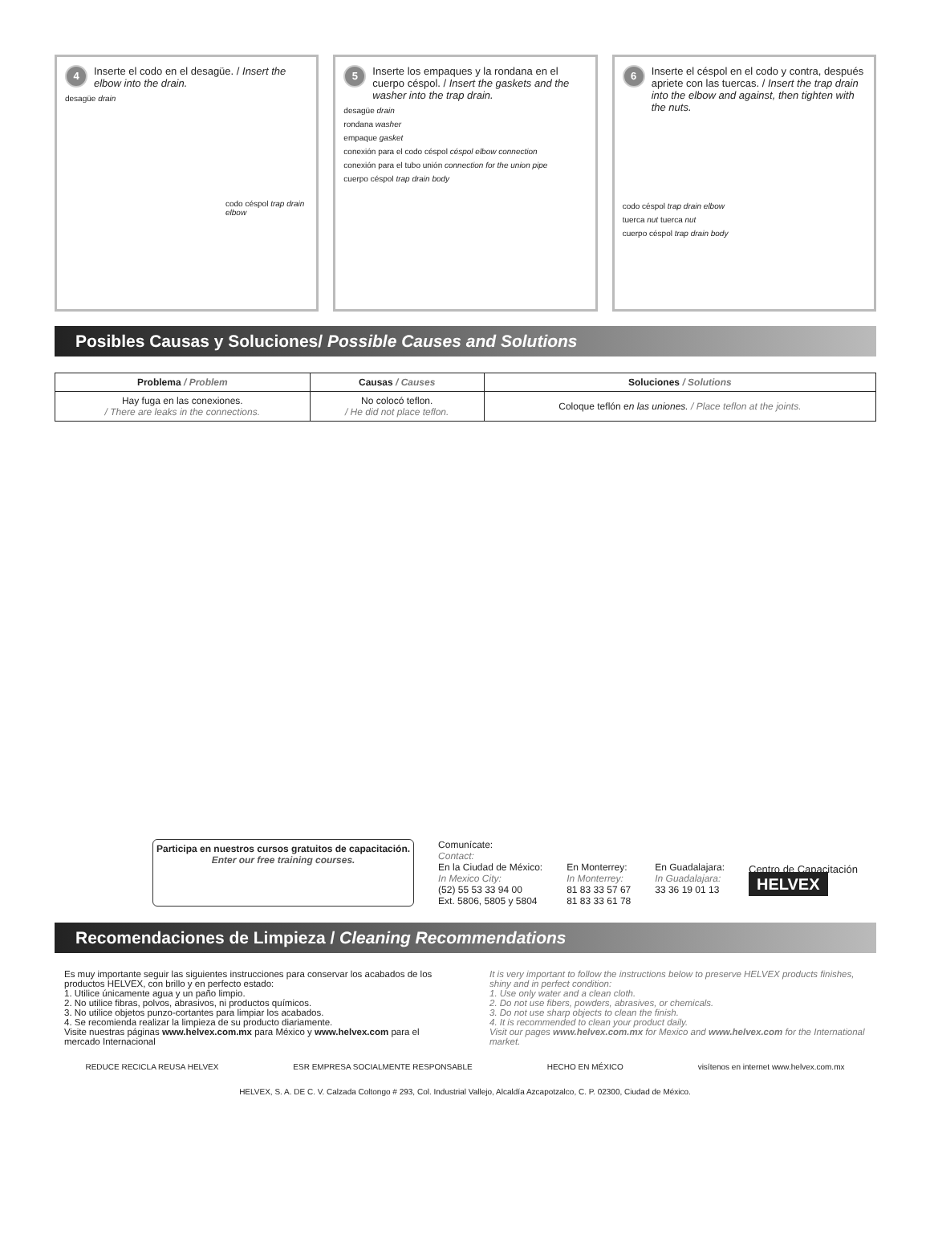4 Inserte el codo en el desagüe. / Insert the elbow into the drain.
desagüe drain
codo céspol trap drain elbow
5 Inserte los empaques y la rondana en el cuerpo céspol. / Insert the gaskets and the washer into the trap drain.
desagüe drain
rondana washer
empaque gasket
conexión para el codo céspol céspol elbow connection
conexión para el tubo unión connection for the union pipe
cuerpo céspol trap drain body
6 Inserte el céspol en el codo y contra, después apriete con las tuercas. / Insert the trap drain into the elbow and against, then tighten with the nuts.
codo céspol trap drain elbow
tuerca nut tuerca nut
cuerpo céspol trap drain body
Posibles Causas y Soluciones/ Possible Causes and Solutions
| Problema / Problem | Causas / Causes | Soluciones / Solutions |
| --- | --- | --- |
| Hay fuga en las conexiones. / There are leaks in the connections. | No colocó teflon. / He did not place teflon. | Coloque teflón e n las uniones. / Place teflon at the joints. |
Participa en nuestros cursos gratuitos de capacitación.
Enter our free training courses.
Comunícate:
Contact:
En la Ciudad de México:
In Mexico City:
(52) 55 53 33 94 00
Ext. 5806, 5805 y 5804
En Monterrey:
In Monterrey:
81 83 33 57 67
81 83 33 61 78
En Guadalajara:
In Guadalajara:
33 36 19 01 13
Centro de Capacitación
HELVEX
Recomendaciones de Limpieza / Cleaning Recommendations
Es muy importante seguir las siguientes instrucciones para conservar los acabados de los productos HELVEX, con brillo y en perfecto estado:
1. Utilice únicamente agua y un paño limpio.
2. No utilice fibras, polvos, abrasivos, ni productos químicos.
3. No utilice objetos punzo-cortantes para limpiar los acabados.
4. Se recomienda realizar la limpieza de su producto diariamente.
Visite nuestras páginas www.helvex.com.mx para México y www.helvex.com para el mercado Internacional
It is very important to follow the instructions below to preserve HELVEX products finishes, shiny and in perfect condition:
1. Use only water and a clean cloth.
2. Do not use fibers, powders, abrasives, or chemicals.
3. Do not use sharp objects to clean the finish.
4. It is recommended to clean your product daily.
Visit our pages www.helvex.com.mx for Mexico and www.helvex.com for the International market.
REDUCE RECICLA REUSA HELVEX ESR EMPRESA SOCIALMENTE RESPONSABLE HECHO EN MÉXICO visítenos en internet www.helvex.com.mx
HELVEX, S. A. DE C. V. Calzada Coltongo # 293, Col. Industrial Vallejo, Alcaldía Azcapotzalco, C. P. 02300, Ciudad de México.